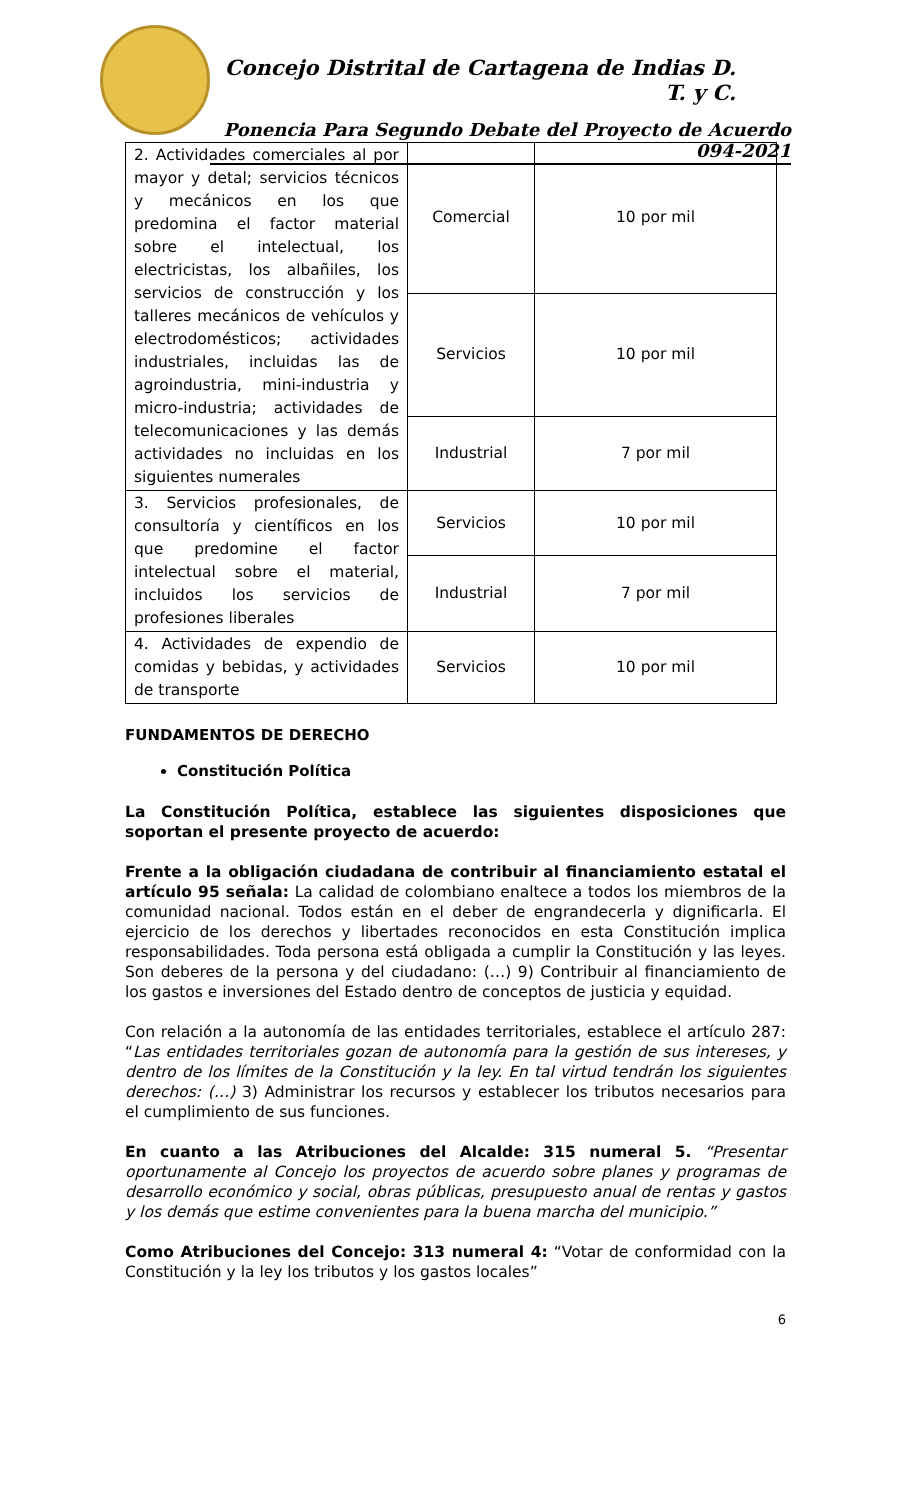Concejo Distrital de Cartagena de Indias D. T. y C.
Ponencia Para Segundo Debate del Proyecto de Acuerdo 094-2021
| 2. Actividades comerciales al por mayor y detal; servicios técnicos y mecánicos en los que predomina el factor material sobre el intelectual, los electricistas, los albañiles, los servicios de construcción y los talleres mecánicos de vehículos y electrodomésticos; actividades industriales, incluidas las de agroindustria, mini-industria y micro-industria; actividades de telecomunicaciones y las demás actividades no incluidas en los siguientes numerales | Comercial | 10 por mil |
| | Servicios | 10 por mil |
| | Industrial | 7 por mil |
| 3. Servicios profesionales, de consultoría y científicos en los que predomine el factor intelectual sobre el material, incluidos los servicios de profesiones liberales | Servicios | 10 por mil |
| | Industrial | 7 por mil |
| 4. Actividades de expendio de comidas y bebidas, y actividades de transporte | Servicios | 10 por mil |
FUNDAMENTOS DE DERECHO
Constitución Política
La Constitución Política, establece las siguientes disposiciones que soportan el presente proyecto de acuerdo:
Frente a la obligación ciudadana de contribuir al financiamiento estatal el artículo 95 señala: La calidad de colombiano enaltece a todos los miembros de la comunidad nacional. Todos están en el deber de engrandecerla y dignificarla. El ejercicio de los derechos y libertades reconocidos en esta Constitución implica responsabilidades. Toda persona está obligada a cumplir la Constitución y las leyes. Son deberes de la persona y del ciudadano: (…) 9) Contribuir al financiamiento de los gastos e inversiones del Estado dentro de conceptos de justicia y equidad.
Con relación a la autonomía de las entidades territoriales, establece el artículo 287: “Las entidades territoriales gozan de autonomía para la gestión de sus intereses, y dentro de los límites de la Constitución y la ley. En tal virtud tendrán los siguientes derechos: (…) 3) Administrar los recursos y establecer los tributos necesarios para el cumplimiento de sus funciones.
En cuanto a las Atribuciones del Alcalde: 315 numeral 5. “Presentar oportunamente al Concejo los proyectos de acuerdo sobre planes y programas de desarrollo económico y social, obras públicas, presupuesto anual de rentas y gastos y los demás que estime convenientes para la buena marcha del municipio.”
Como Atribuciones del Concejo: 313 numeral 4: “Votar de conformidad con la Constitución y la ley los tributos y los gastos locales”
6